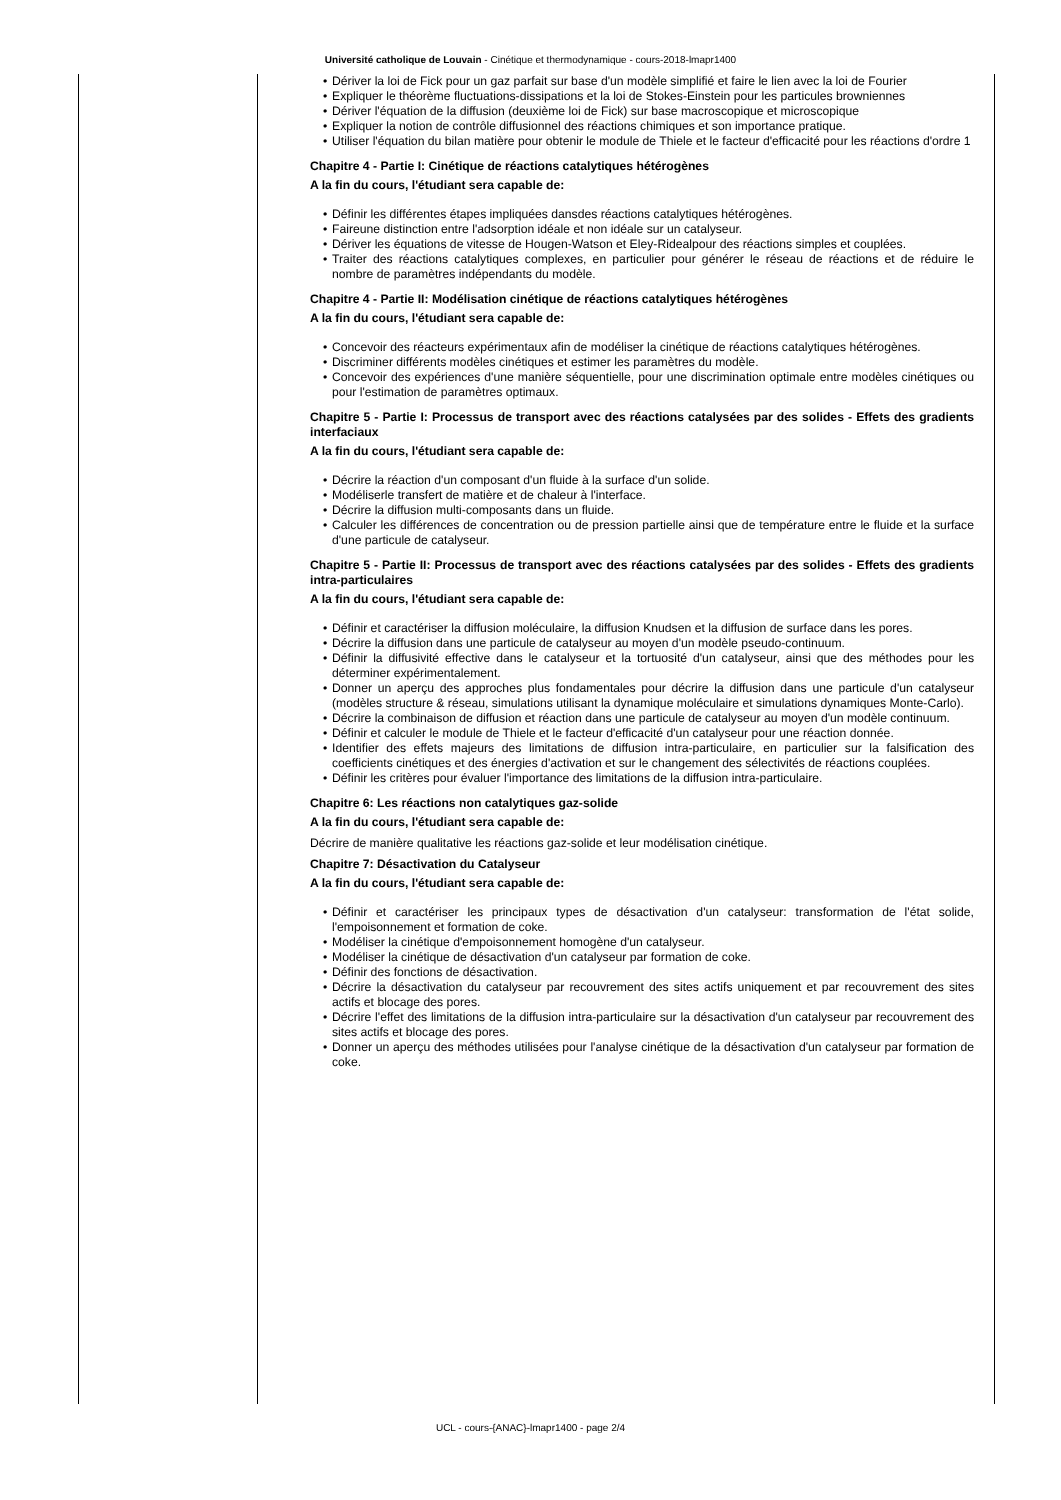Université catholique de Louvain - Cinétique et thermodynamique - cours-2018-lmapr1400
• Dériver la loi de Fick pour un gaz parfait sur base d'un modèle simplifié et faire le lien avec la loi de Fourier
• Expliquer le théorème fluctuations-dissipations et la loi de Stokes-Einstein pour les particules browniennes
• Dériver l'équation de la diffusion (deuxième loi de Fick) sur base macroscopique et microscopique
• Expliquer la notion de contrôle diffusionnel des réactions chimiques et son importance pratique.
• Utiliser l'équation du bilan matière pour obtenir le module de Thiele et le facteur d'efficacité pour les réactions d'ordre 1
Chapitre 4 - Partie I: Cinétique de réactions catalytiques hétérogènes
A la fin du cours, l'étudiant sera capable de:
• Définir les différentes étapes impliquées dansdes réactions catalytiques hétérogènes.
• Faireune distinction entre l'adsorption idéale et non idéale sur un catalyseur.
• Dériver les équations de vitesse de Hougen-Watson et Eley-Ridealpour des réactions simples et couplées.
• Traiter des réactions catalytiques complexes, en particulier pour générer le réseau de réactions et de réduire le nombre de paramètres indépendants du modèle.
Chapitre 4 - Partie II: Modélisation cinétique de réactions catalytiques hétérogènes
A la fin du cours, l'étudiant sera capable de:
• Concevoir des réacteurs expérimentaux afin de modéliser la cinétique de réactions catalytiques hétérogènes.
• Discriminer différents modèles cinétiques et estimer les paramètres du modèle.
• Concevoir des expériences d'une manière séquentielle, pour une discrimination optimale entre modèles cinétiques ou pour l'estimation de paramètres optimaux.
Chapitre 5 - Partie I: Processus de transport avec des réactions catalysées par des solides - Effets des gradients interfaciaux
A la fin du cours, l'étudiant sera capable de:
• Décrire la réaction d'un composant d'un fluide à la surface d'un solide.
• Modéliserle transfert de matière et de chaleur à l'interface.
• Décrire la diffusion multi-composants dans un fluide.
• Calculer les différences de concentration ou de pression partielle ainsi que de température entre le fluide et la surface d'une particule de catalyseur.
Chapitre 5 - Partie II: Processus de transport avec des réactions catalysées par des solides - Effets des gradients intra-particulaires
A la fin du cours, l'étudiant sera capable de:
• Définir et caractériser la diffusion moléculaire, la diffusion Knudsen et la diffusion de surface dans les pores.
• Décrire la diffusion dans une particule de catalyseur au moyen d'un modèle pseudo-continuum.
• Définir la diffusivité effective dans le catalyseur et la tortuosité d'un catalyseur, ainsi que des méthodes pour les déterminer expérimentalement.
• Donner un aperçu des approches plus fondamentales pour décrire la diffusion dans une particule d'un catalyseur (modèles structure & réseau, simulations utilisant la dynamique moléculaire et simulations dynamiques Monte-Carlo).
• Décrire la combinaison de diffusion et réaction dans une particule de catalyseur au moyen d'un modèle continuum.
• Définir et calculer le module de Thiele et le facteur d'efficacité d'un catalyseur pour une réaction donnée.
• Identifier des effets majeurs des limitations de diffusion intra-particulaire, en particulier sur la falsification des coefficients cinétiques et des énergies d'activation et sur le changement des sélectivités de réactions couplées.
• Définir les critères pour évaluer l'importance des limitations de la diffusion intra-particulaire.
Chapitre 6: Les réactions non catalytiques gaz-solide
A la fin du cours, l'étudiant sera capable de:
Décrire de manière qualitative les réactions gaz-solide et leur modélisation cinétique.
Chapitre 7: Désactivation du Catalyseur
A la fin du cours, l'étudiant sera capable de:
• Définir et caractériser les principaux types de désactivation d'un catalyseur: transformation de l'état solide, l'empoisonnement et formation de coke.
• Modéliser la cinétique d'empoisonnement homogène d'un catalyseur.
• Modéliser la cinétique de désactivation d'un catalyseur par formation de coke.
• Définir des fonctions de désactivation.
• Décrire la désactivation du catalyseur par recouvrement des sites actifs uniquement et par recouvrement des sites actifs et blocage des pores.
• Décrire l'effet des limitations de la diffusion intra-particulaire sur la désactivation d'un catalyseur par recouvrement des sites actifs et blocage des pores.
• Donner un aperçu des méthodes utilisées pour l'analyse cinétique de la désactivation d'un catalyseur par formation de coke.
UCL - cours-{ANAC}-lmapr1400 - page 2/4